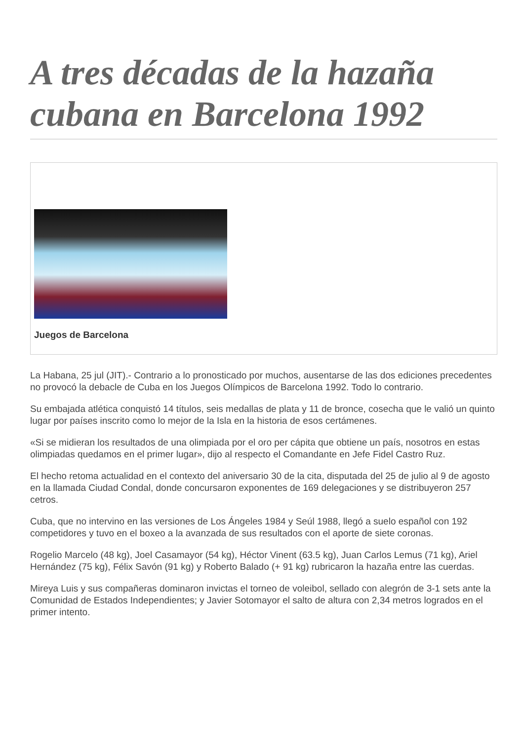A tres décadas de la hazaña cubana en Barcelona 1992
Juegos de Barcelona
La Habana, 25 jul (JIT).- Contrario a lo pronosticado por muchos, ausentarse de las dos ediciones precedentes no provocó la debacle de Cuba en los Juegos Olímpicos de Barcelona 1992. Todo lo contrario.
Su embajada atlética conquistó 14 títulos, seis medallas de plata y 11 de bronce, cosecha que le valió un quinto lugar por países inscrito como lo mejor de la Isla en la historia de esos certámenes.
«Si se midieran los resultados de una olimpiada por el oro per cápita que obtiene un país, nosotros en estas olimpiadas quedamos en el primer lugar», dijo al respecto el Comandante en Jefe Fidel Castro Ruz.
El hecho retoma actualidad en el contexto del aniversario 30 de la cita, disputada del 25 de julio al 9 de agosto en la llamada Ciudad Condal, donde concursaron exponentes de 169 delegaciones y se distribuyeron 257 cetros.
Cuba, que no intervino en las versiones de Los Ángeles 1984 y Seúl 1988, llegó a suelo español con 192 competidores y tuvo en el boxeo a la avanzada de sus resultados con el aporte de siete coronas.
Rogelio Marcelo (48 kg), Joel Casamayor (54 kg), Héctor Vinent (63.5 kg), Juan Carlos Lemus (71 kg), Ariel Hernández (75 kg), Félix Savón (91 kg) y Roberto Balado (+ 91 kg) rubricaron la hazaña entre las cuerdas.
Mireya Luis y sus compañeras dominaron invictas el torneo de voleibol, sellado con alegrón de 3-1 sets ante la Comunidad de Estados Independientes; y Javier Sotomayor el salto de altura con 2,34 metros logrados en el primer intento.